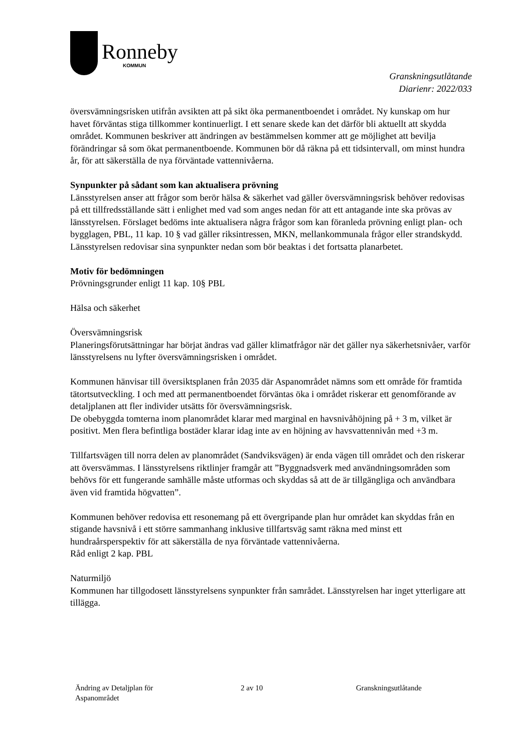Ronneby
KOMMUN
Granskningsutlåtande
Diarienr: 2022/033
översvämningsrisken utifrån avsikten att på sikt öka permanentboendet i området. Ny kunskap om hur havet förväntas stiga tillkommer kontinuerligt. I ett senare skede kan det därför bli aktuellt att skydda området. Kommunen beskriver att ändringen av bestämmelsen kommer att ge möjlighet att bevilja förändringar så som ökat permanentboende. Kommunen bör då räkna på ett tidsintervall, om minst hundra år, för att säkerställa de nya förväntade vattennivåerna.
Synpunkter på sådant som kan aktualisera prövning
Länsstyrelsen anser att frågor som berör hälsa & säkerhet vad gäller översvämningsrisk behöver redovisas på ett tillfredsställande sätt i enlighet med vad som anges nedan för att ett antagande inte ska prövas av länsstyrelsen. Förslaget bedöms inte aktualisera några frågor som kan föranleda prövning enligt plan- och bygglagen, PBL, 11 kap. 10 § vad gäller riksintressen, MKN, mellankommunala frågor eller strandskydd. Länsstyrelsen redovisar sina synpunkter nedan som bör beaktas i det fortsatta planarbetet.
Motiv för bedömningen
Prövningsgrunder enligt 11 kap. 10§ PBL
Hälsa och säkerhet
Översvämningsrisk
Planeringsförutsättningar har börjat ändras vad gäller klimatfrågor när det gäller nya säkerhetsnivåer, varför länsstyrelsens nu lyfter översvämningsrisken i området.
Kommunen hänvisar till översiktsplanen från 2035 där Aspanområdet nämns som ett område för framtida tätortsutveckling. I och med att permanentboendet förväntas öka i området riskerar ett genomförande av detaljplanen att fler individer utsätts för översvämningsrisk.
De obebyggda tomterna inom planområdet klarar med marginal en havsnivåhöjning på + 3 m, vilket är positivt. Men flera befintliga bostäder klarar idag inte av en höjning av havsvattennivån med +3 m.
Tillfartsvägen till norra delen av planområdet (Sandviksvägen) är enda vägen till området och den riskerar att översvämmas. I länsstyrelsens riktlinjer framgår att ”Byggnadsverk med användningsområden som behövs för ett fungerande samhälle måste utformas och skyddas så att de är tillgängliga och användbara även vid framtida högvatten”.
Kommunen behöver redovisa ett resonemang på ett övergripande plan hur området kan skyddas från en stigande havsnivå i ett större sammanhang inklusive tillfartsväg samt räkna med minst ett hundraårsperspektiv för att säkerställa de nya förväntade vattennivåerna.
Råd enligt 2 kap. PBL
Naturmiljö
Kommunen har tillgodosett länsstyrelsens synpunkter från samrådet. Länsstyrelsen har inget ytterligare att tillägga.
Ändring av Detaljplan för
Aspanområdet
2 av 10 Granskningsutlåtande